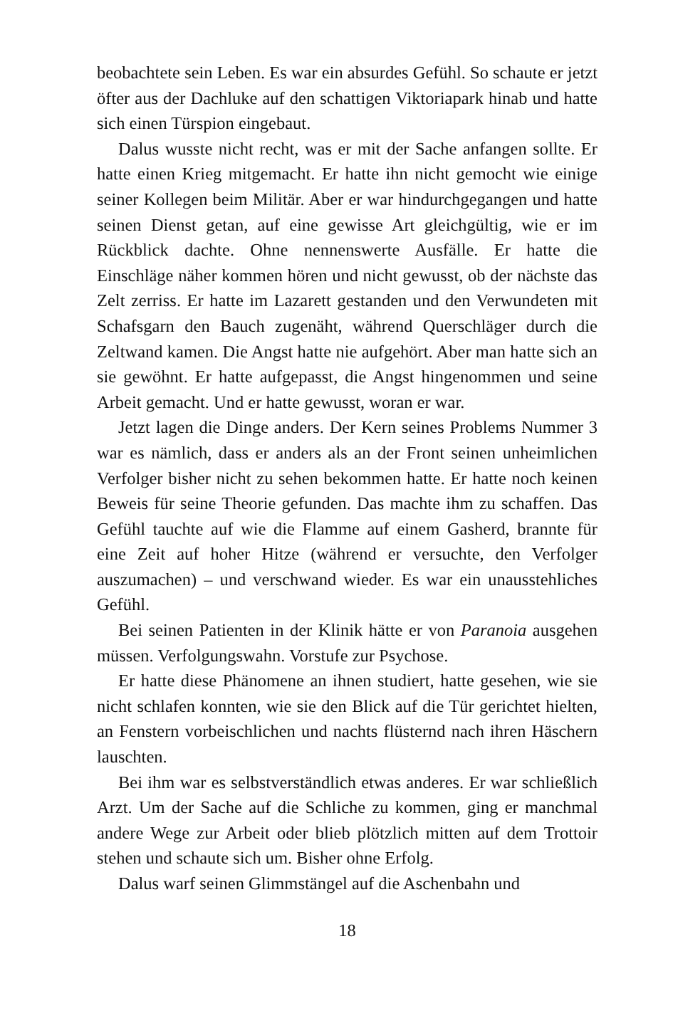beobachtete sein Leben. Es war ein absurdes Gefühl. So schaute er jetzt öfter aus der Dachluke auf den schattigen Viktoriapark hinab und hatte sich einen Türspion eingebaut.
Dalus wusste nicht recht, was er mit der Sache anfangen sollte. Er hatte einen Krieg mitgemacht. Er hatte ihn nicht gemocht wie einige seiner Kollegen beim Militär. Aber er war hindurchgegangen und hatte seinen Dienst getan, auf eine gewisse Art gleichgültig, wie er im Rückblick dachte. Ohne nennenswerte Ausfälle. Er hatte die Einschläge näher kommen hören und nicht gewusst, ob der nächste das Zelt zerriss. Er hatte im Lazarett gestanden und den Verwundeten mit Schafsgarn den Bauch zugenäht, während Querschläger durch die Zeltwand kamen. Die Angst hatte nie aufgehört. Aber man hatte sich an sie gewöhnt. Er hatte aufgepasst, die Angst hingenommen und seine Arbeit gemacht. Und er hatte gewusst, woran er war.
Jetzt lagen die Dinge anders. Der Kern seines Problems Nummer 3 war es nämlich, dass er anders als an der Front seinen unheimlichen Verfolger bisher nicht zu sehen bekommen hatte. Er hatte noch keinen Beweis für seine Theorie gefunden. Das machte ihm zu schaffen. Das Gefühl tauchte auf wie die Flamme auf einem Gasherd, brannte für eine Zeit auf hoher Hitze (während er versuchte, den Verfolger auszumachen) – und verschwand wieder. Es war ein unausstehliches Gefühl.
Bei seinen Patienten in der Klinik hätte er von Paranoia ausgehen müssen. Verfolgungswahn. Vorstufe zur Psychose.
Er hatte diese Phänomene an ihnen studiert, hatte gesehen, wie sie nicht schlafen konnten, wie sie den Blick auf die Tür gerichtet hielten, an Fenstern vorbeischlichen und nachts flüsternd nach ihren Häschern lauschten.
Bei ihm war es selbstverständlich etwas anderes. Er war schließlich Arzt. Um der Sache auf die Schliche zu kommen, ging er manchmal andere Wege zur Arbeit oder blieb plötzlich mitten auf dem Trottoir stehen und schaute sich um. Bisher ohne Erfolg.
Dalus warf seinen Glimmstängel auf die Aschenbahn und
18